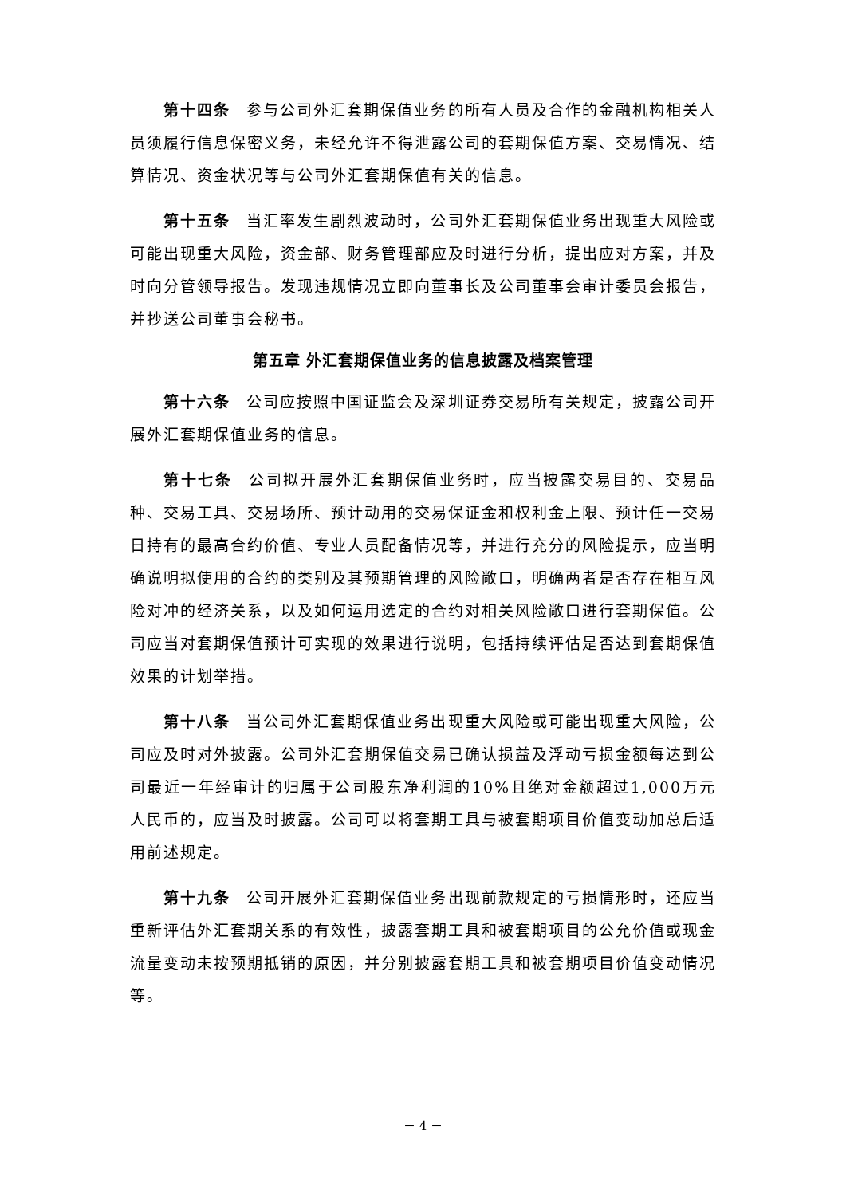第十四条 参与公司外汇套期保值业务的所有人员及合作的金融机构相关人员须履行信息保密义务，未经允许不得泄露公司的套期保值方案、交易情况、结算情况、资金状况等与公司外汇套期保值有关的信息。
第十五条 当汇率发生剧烈波动时，公司外汇套期保值业务出现重大风险或可能出现重大风险，资金部、财务管理部应及时进行分析，提出应对方案，并及时向分管领导报告。发现违规情况立即向董事长及公司董事会审计委员会报告，并抄送公司董事会秘书。
第五章 外汇套期保值业务的信息披露及档案管理
第十六条 公司应按照中国证监会及深圳证券交易所有关规定，披露公司开展外汇套期保值业务的信息。
第十七条 公司拟开展外汇套期保值业务时，应当披露交易目的、交易品种、交易工具、交易场所、预计动用的交易保证金和权利金上限、预计任一交易日持有的最高合约价值、专业人员配备情况等，并进行充分的风险提示，应当明确说明拟使用的合约的类别及其预期管理的风险敞口，明确两者是否存在相互风险对冲的经济关系，以及如何运用选定的合约对相关风险敞口进行套期保值。公司应当对套期保值预计可实现的效果进行说明，包括持续评估是否达到套期保值效果的计划举措。
第十八条 当公司外汇套期保值业务出现重大风险或可能出现重大风险，公司应及时对外披露。公司外汇套期保值交易已确认损益及浮动亏损金额每达到公司最近一年经审计的归属于公司股东净利润的10%且绝对金额超过1,000万元人民币的，应当及时披露。公司可以将套期工具与被套期项目价值变动加总后适用前述规定。
第十九条 公司开展外汇套期保值业务出现前款规定的亏损情形时，还应当重新评估外汇套期关系的有效性，披露套期工具和被套期项目的公允价值或现金流量变动未按预期抵销的原因，并分别披露套期工具和被套期项目价值变动情况等。
－ 4 －